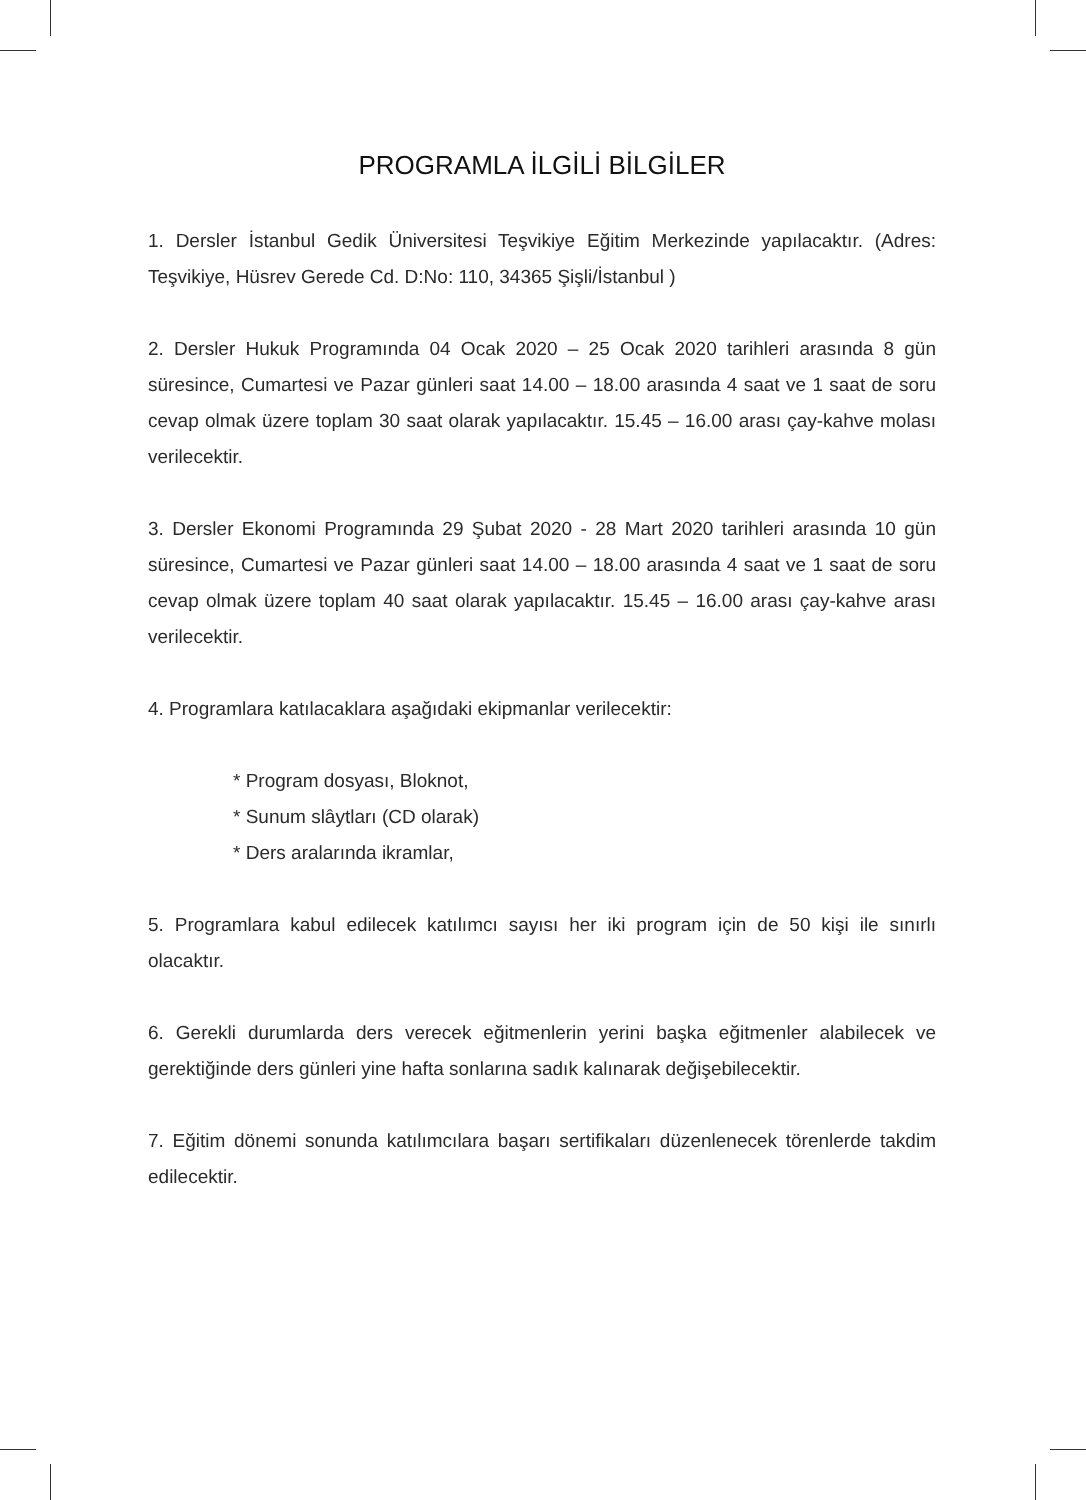PROGRAMLA İLGİLİ BİLGİLER
1. Dersler İstanbul Gedik Üniversitesi Teşvikiye Eğitim Merkezinde yapılacaktır. (Adres: Teşvikiye, Hüsrev Gerede Cd. D:No: 110, 34365 Şişli/İstanbul )
2. Dersler Hukuk Programında 04 Ocak 2020 – 25 Ocak 2020 tarihleri arasında 8 gün süresince, Cumartesi ve Pazar günleri saat 14.00 – 18.00 arasında 4 saat ve 1 saat de soru cevap olmak üzere toplam 30 saat olarak yapılacaktır. 15.45 – 16.00 arası çay-kahve molası verilecektir.
3. Dersler Ekonomi Programında 29 Şubat 2020 - 28 Mart 2020 tarihleri arasında 10 gün süresince, Cumartesi ve Pazar günleri saat 14.00 – 18.00 arasında 4 saat ve 1 saat de soru cevap olmak üzere toplam 40 saat olarak yapılacaktır. 15.45 – 16.00 arası çay-kahve arası verilecektir.
4. Programlara katılacaklara aşağıdaki ekipmanlar verilecektir:
* Program dosyası, Bloknot,
* Sunum slâytları (CD olarak)
* Ders aralarında ikramlar,
5. Programlara kabul edilecek katılımcı sayısı her iki program için de 50 kişi ile sınırlı olacaktır.
6. Gerekli durumlarda ders verecek eğitmenlerin yerini başka eğitmenler alabilecek ve gerektiğinde ders günleri yine hafta sonlarına sadık kalınarak değişebilecektir.
7. Eğitim dönemi sonunda katılımcılara başarı sertifikaları düzenlenecek törenlerde takdim edilecektir.